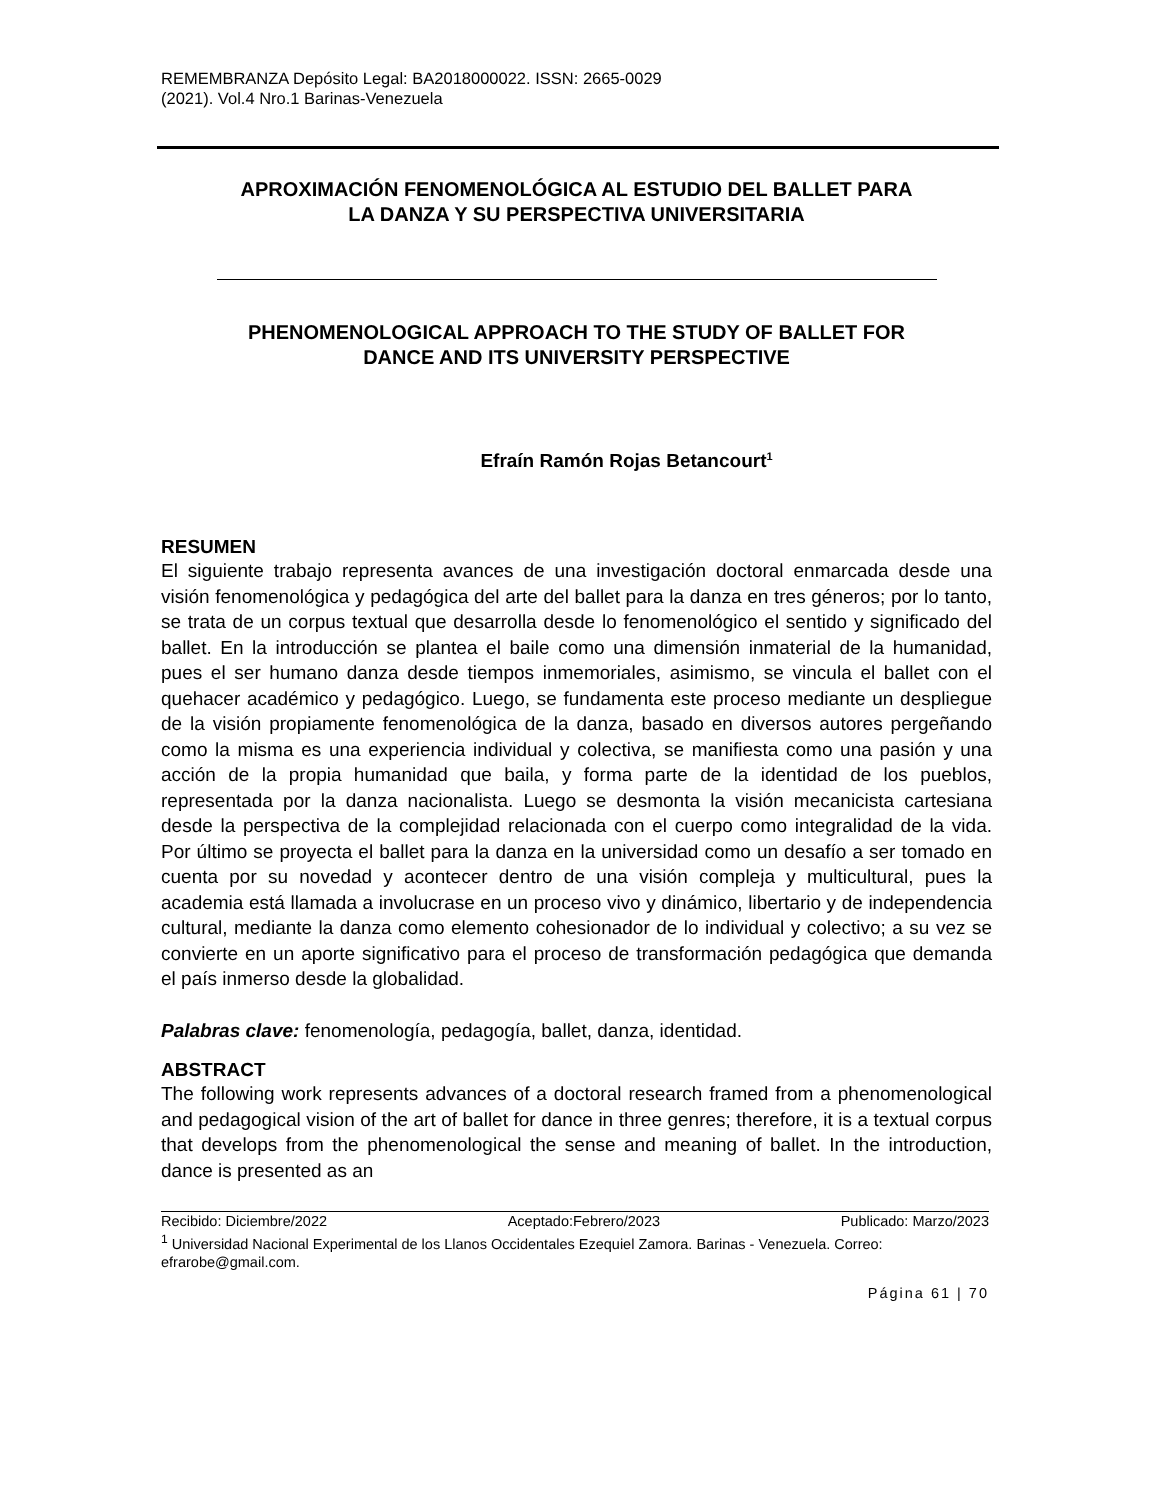REMEMBRANZA Depósito Legal: BA2018000022. ISSN: 2665-0029
(2021). Vol.4 Nro.1 Barinas-Venezuela
APROXIMACIÓN FENOMENOLÓGICA AL ESTUDIO DEL BALLET PARA
LA DANZA Y SU PERSPECTIVA UNIVERSITARIA
PHENOMENOLOGICAL APPROACH TO THE STUDY OF BALLET FOR
DANCE AND ITS UNIVERSITY PERSPECTIVE
Efraín Ramón Rojas Betancourt<sup>1</sup>
RESUMEN
El siguiente trabajo representa avances de una investigación doctoral enmarcada desde una visión fenomenológica y pedagógica del arte del ballet para la danza en tres géneros; por lo tanto, se trata de un corpus textual que desarrolla desde lo fenomenológico el sentido y significado del ballet. En la introducción se plantea el baile como una dimensión inmaterial de la humanidad, pues el ser humano danza desde tiempos inmemoriales, asimismo, se vincula el ballet con el quehacer académico y pedagógico. Luego, se fundamenta este proceso mediante un despliegue de la visión propiamente fenomenológica de la danza, basado en diversos autores pergeñando como la misma es una experiencia individual y colectiva, se manifiesta como una pasión y una acción de la propia humanidad que baila, y forma parte de la identidad de los pueblos, representada por la danza nacionalista. Luego se desmonta la visión mecanicista cartesiana desde la perspectiva de la complejidad relacionada con el cuerpo como integralidad de la vida. Por último se proyecta el ballet para la danza en la universidad como un desafío a ser tomado en cuenta por su novedad y acontecer dentro de una visión compleja y multicultural, pues la academia está llamada a involucrase en un proceso vivo y dinámico, libertario y de independencia cultural, mediante la danza como elemento cohesionador de lo individual y colectivo; a su vez se convierte en un aporte significativo para el proceso de transformación pedagógica que demanda el país inmerso desde la globalidad.
Palabras clave: fenomenología, pedagogía, ballet, danza, identidad.
ABSTRACT
The following work represents advances of a doctoral research framed from a phenomenological and pedagogical vision of the art of ballet for dance in three genres; therefore, it is a textual corpus that develops from the phenomenological the sense and meaning of ballet. In the introduction, dance is presented as an
Recibido: Diciembre/2022 Aceptado:Febrero/2023 Publicado: Marzo/2023
<sup>1</sup> Universidad Nacional Experimental de los Llanos Occidentales Ezequiel Zamora. Barinas - Venezuela. Correo: efrarobe@gmail.com.
Página 61 | 70